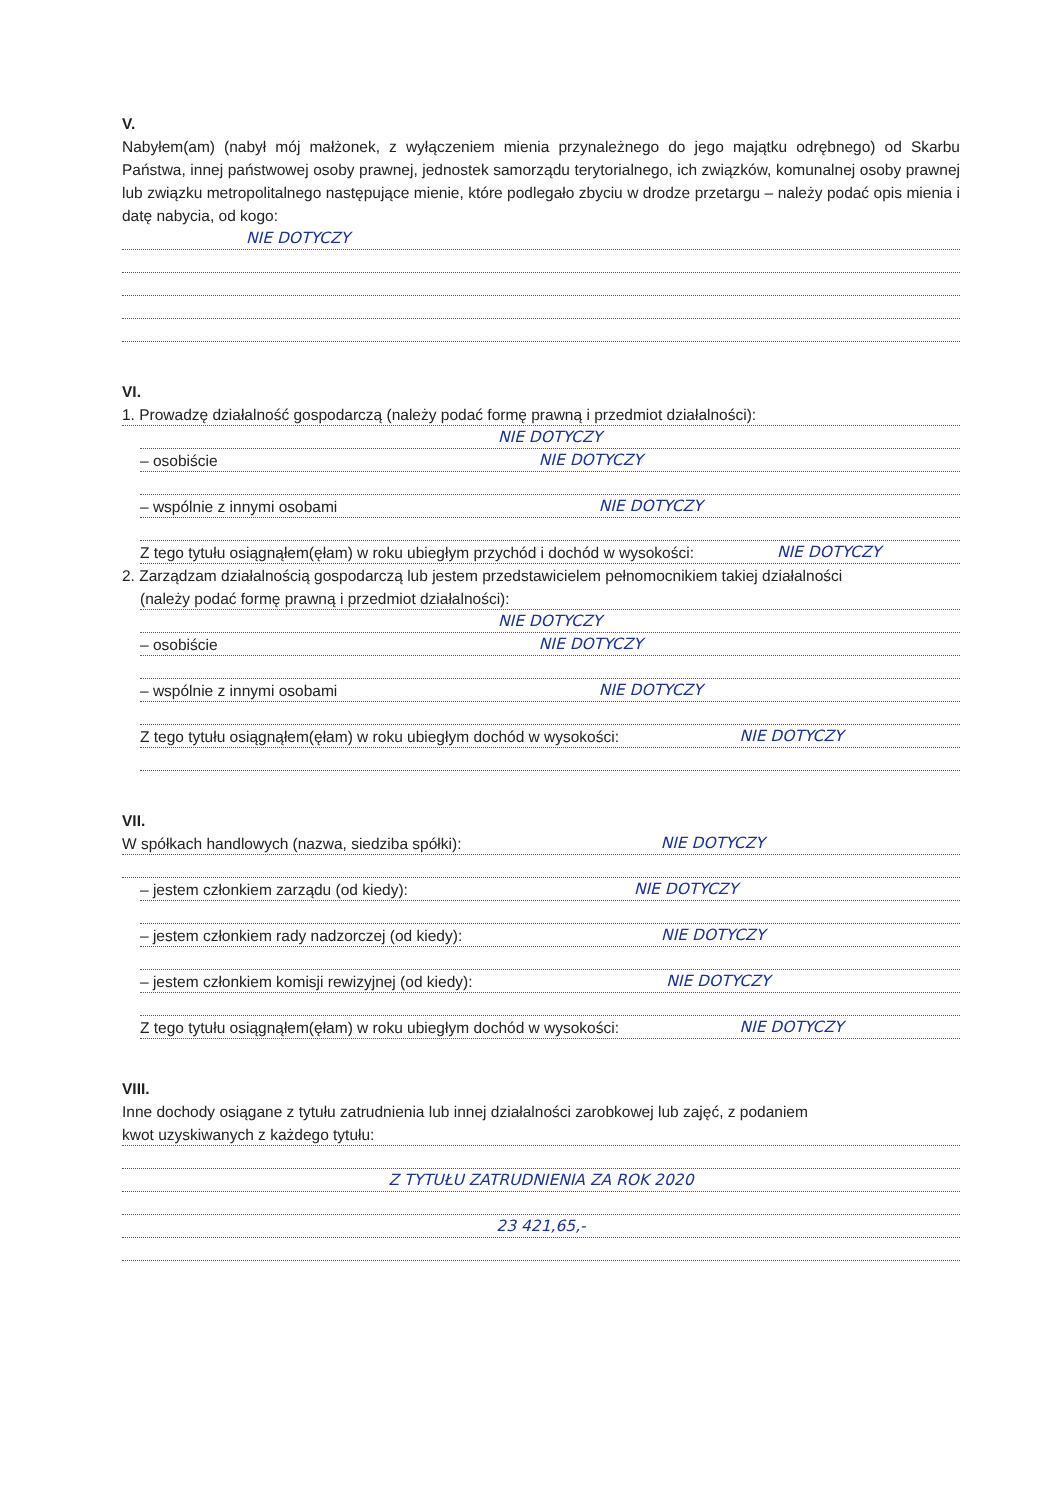V.
Nabyłem(am) (nabył mój małżonek, z wyłączeniem mienia przynależnego do jego majątku odrębnego) od Skarbu Państwa, innej państwowej osoby prawnej, jednostek samorządu terytorialnego, ich związków, komunalnej osoby prawnej lub związku metropolitalnego następujące mienie, które podlegało zbyciu w drodze przetargu – należy podać opis mienia i datę nabycia, od kogo:
NIE DOTYCZY
VI.
1. Prowadzę działalność gospodarczą (należy podać formę prawną i przedmiot działalności):
NIE DOTYCZY
– osobiście NIE DOTYCZY
– wspólnie z innymi osobami NIE DOTYCZY
Z tego tytułu osiągnąłem(ęłam) w roku ubiegłym przychód i dochód w wysokości: NIE DOTYCZY
2. Zarządzam działalnością gospodarczą lub jestem przedstawicielem pełnomocnikiem takiej działalności
(należy podać formę prawną i przedmiot działalności):
NIE DOTYCZY
– osobiście NIE DOTYCZY
– wspólnie z innymi osobami NIE DOTYCZY
Z tego tytułu osiągnąłem(ęłam) w roku ubiegłym dochód w wysokości: NIE DOTYCZY
VII.
W spółkach handlowych (nazwa, siedziba spółki): NIE DOTYCZY
– jestem członkiem zarządu (od kiedy): NIE DOTYCZY
– jestem członkiem rady nadzorczej (od kiedy): NIE DOTYCZY
– jestem członkiem komisji rewizyjnej (od kiedy): NIE DOTYCZY
Z tego tytułu osiągnąłem(ęłam) w roku ubiegłym dochód w wysokości: NIE DOTYCZY
VIII.
Inne dochody osiągane z tytułu zatrudnienia lub innej działalności zarobkowej lub zajęć, z podaniem
kwot uzyskiwanych z każdego tytułu:
Z TYTUŁU ZATRUDNIENIA ZA ROK 2020
23 421,65,-